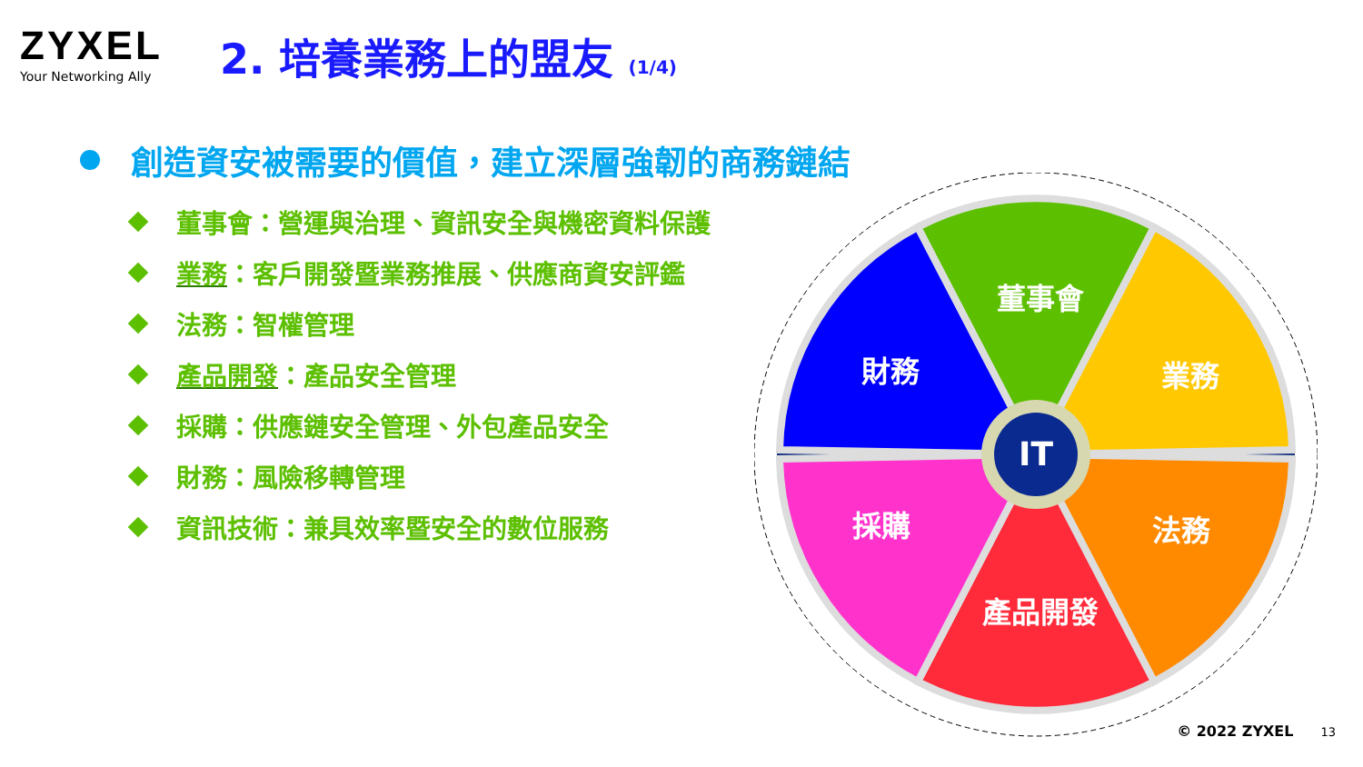ZYXEL
Your Networking Ally
2. 培養業務上的盟友 (1/4)
創造資安被需要的價值，建立深層強韌的商務鏈結
董事會：營運與治理、資訊安全與機密資料保護
業務 ：客戶開發暨業務推展、供應商資安評鑑
法務：智權管理
產品開發 ：產品安全管理
採購：供應鏈安全管理、外包產品安全
財務：風險移轉管理
資訊技術：兼具效率暨安全的數位服務
董事會
業務
法務
產品開發
採購
財務
IT
© 2022 ZYXEL 13